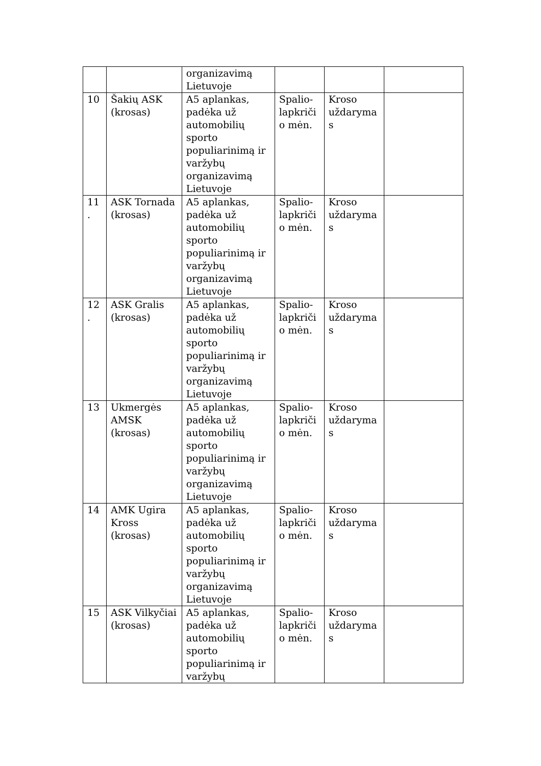| | | organizavimą Lietuvoje | | | |
| 10 | Šakių ASK (krosas) | A5 aplankas, padėka už automobilių sporto populiarinimą ir varžybų organizavimą Lietuvoje | Spalio-lapkriči o mėn. | Kroso uždaryma s | |
| 11 . | ASK Tornada (krosas) | A5 aplankas, padėka už automobilių sporto populiarinimą ir varžybų organizavimą Lietuvoje | Spalio-lapkriči o mėn. | Kroso uždaryma s | |
| 12 . | ASK Gralis (krosas) | A5 aplankas, padėka už automobilių sporto populiarinimą ir varžybų organizavimą Lietuvoje | Spalio-lapkriči o mėn. | Kroso uždaryma s | |
| 13 | Ukmergės AMSK (krosas) | A5 aplankas, padėka už automobilių sporto populiarinimą ir varžybų organizavimą Lietuvoje | Spalio-lapkriči o mėn. | Kroso uždaryma s | |
| 14 | AMK Ugira Kross (krosas) | A5 aplankas, padėka už automobilių sporto populiarinimą ir varžybų organizavimą Lietuvoje | Spalio-lapkriči o mėn. | Kroso uždaryma s | |
| 15 | ASK Vilkyčiai (krosas) | A5 aplankas, padėka už automobilių sporto populiarinimą ir varžybų | Spalio-lapkriči o mėn. | Kroso uždaryma s | |